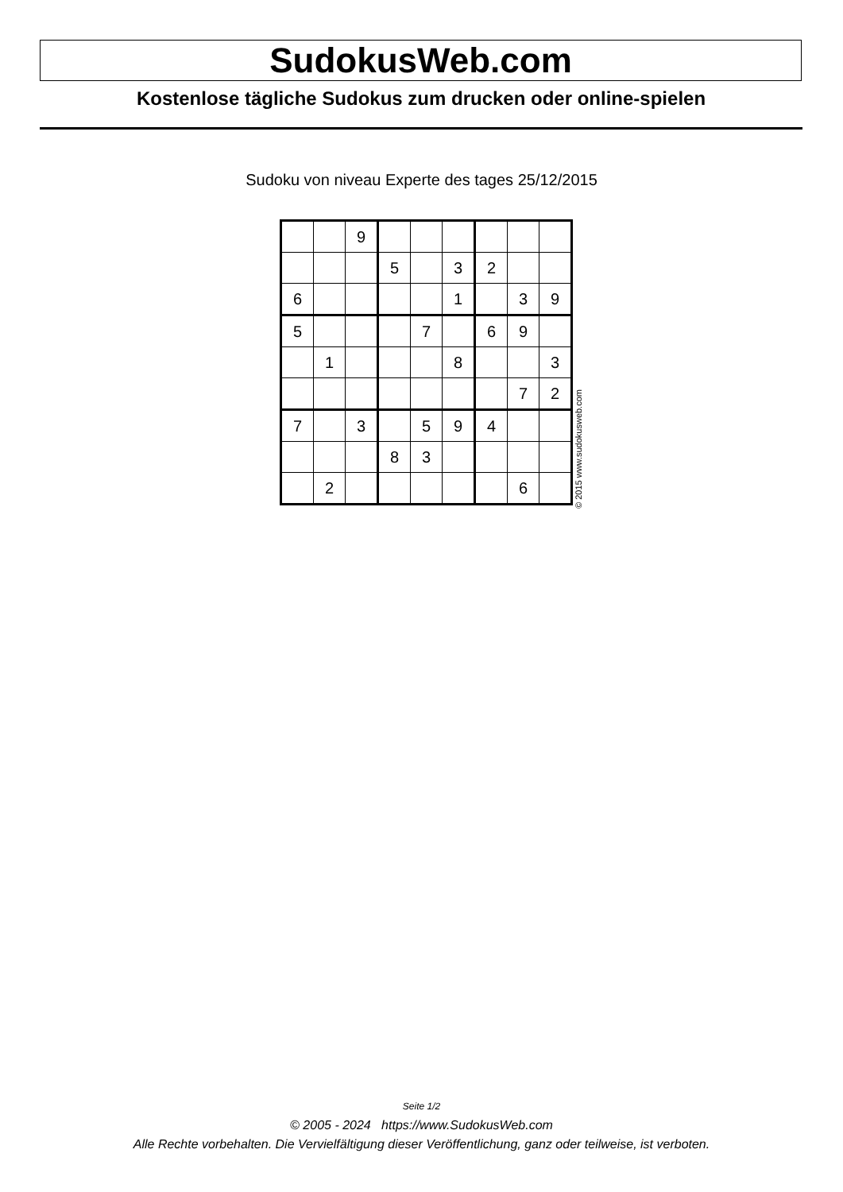SudokusWeb.com
Kostenlose tägliche Sudokus zum drucken oder online-spielen
Sudoku von niveau Experte des tages 25/12/2015
| | | 9 | | | | | | |
| | | | 5 | | 3 | 2 | | |
| 6 | | | | | 1 | | 3 | 9 |
| 5 | | | | 7 | | 6 | 9 | |
| | 1 | | | | 8 | | | 3 |
| | | | | | | | 7 | 2 |
| 7 | | 3 | | 5 | 9 | 4 | | |
| | | | 8 | 3 | | | | |
| | 2 | | | | | | 6 | |
© 2015 www.sudokusweb.com
Seite 1/2
© 2005 - 2024 https://www.SudokusWeb.com
Alle Rechte vorbehalten. Die Vervielfältigung dieser Veröffentlichung, ganz oder teilweise, ist verboten.